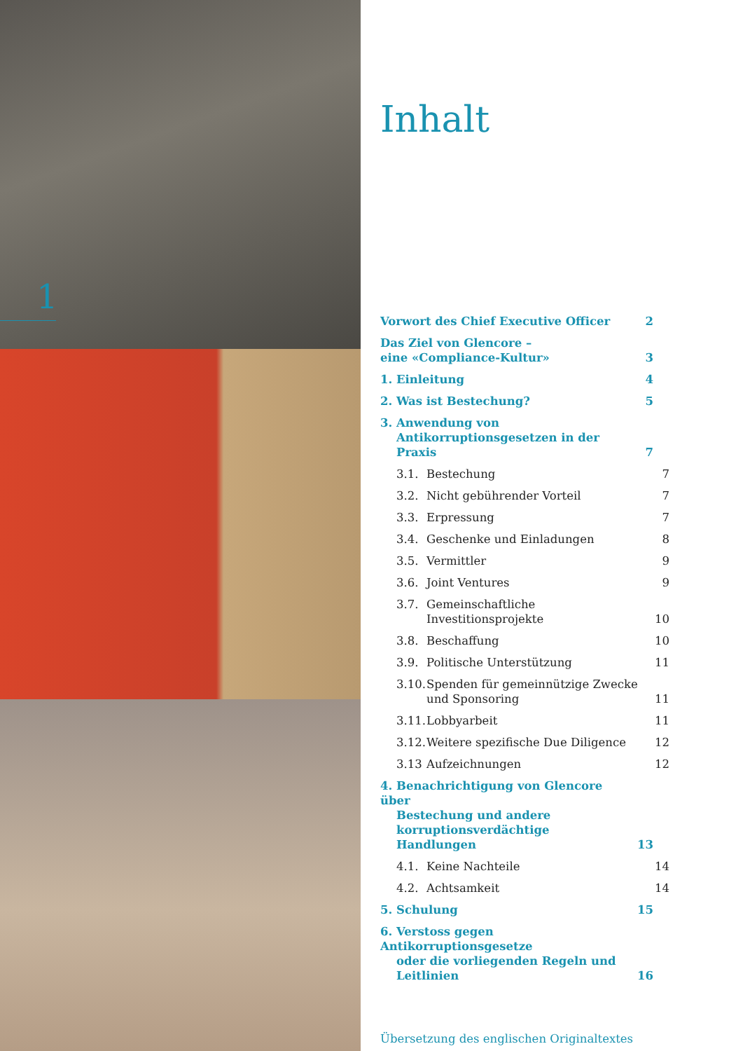1
Inhalt
Vorwort des Chief Executive Officer
2
Das Ziel von Glencore –
eine «Compliance-Kultur»
3
1. Einleitung
4
2. Was ist Bestechung?
5
3. Anwendung von
Antikorruptionsgesetzen in der Praxis
7
3.1. Bestechung
7
3.2. Nicht gebührender Vorteil
7
3.3. Erpressung
7
3.4. Geschenke und Einladungen
8
3.5. Vermittler
9
3.6. Joint Ventures
9
3.7. Gemeinschaftliche
Investitionsprojekte
10
3.8. Beschaffung
10
3.9. Politische Unterstützung
11
3.10. Spenden für gemeinnützige Zwecke
und Sponsoring
11
3.11. Lobbyarbeit
11
3.12. Weitere spezifische Due Diligence
12
3.13 Aufzeichnungen
12
4. Benachrichtigung von Glencore über
Bestechung und andere korruptionsverdächtige Handlungen
13
4.1. Keine Nachteile
14
4.2. Achtsamkeit
14
5. Schulung
15
6. Verstoss gegen Antikorruptionsgesetze
oder die vorliegenden Regeln und Leitlinien
16
Übersetzung des englischen Originaltextes